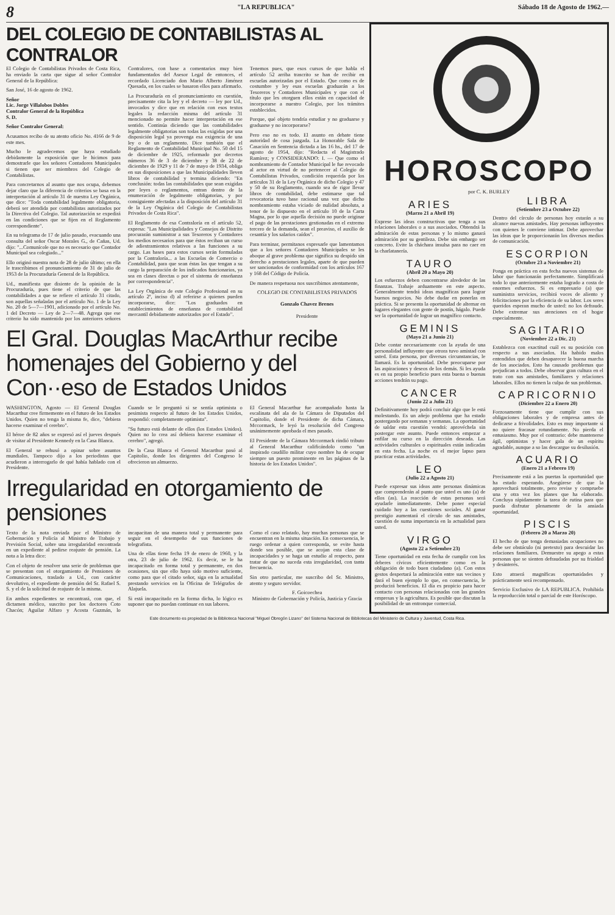8 "LA REPUBLICA" Sábado 18 de Agosto de 1962.—
DEL COLEGIO DE CONTABILISTAS AL CONTRALOR
El Colegio de Contabilistas Privados de Costa Rica, ha enviado la carta que sigue al señor Contralor General de la República:
San José, 16 de agosto de 1962.
Señor
Lic. Jorge Villalobos Dobles
Contralor General de la República
S. D.
Señor Contralor General:
Acusamos recibo de su atento oficio No. 4166 de 9 de este mes.
Mucho le agradecemos que haya estudiado debidamente la exposición que le hicimos para demostrarle que los señores Contadores Municipales si tienen que ser miembros del Colegio de Contabilistas.
Para concretarnos al asunto que nos ocupa, debemos dejar claro que la diferencia de criterios se basa en la interpretación al artículo 31 de nuestra Ley Orgánica, que dice: "Toda contabilidad legalmente obligatoria, deberá ser atendida por contabilistas autorizados por la Directiva del Colegio. Tal autorización se expedirá en las condiciones que se fijen en el Reglamento correspondiente".
En su telegrama de 17 de julio pasado, evacuando una consulta del señor Oscar Morales G., de Cañas, Ud. dijo: "...Comunícole que no es necesario que Contador Municipal sea colegiado..."
Ello originó nuestra nota de 28 de julio último; en ella le trascribimos el pronunciamiento de 31 de julio de 1953 de la Procuraduría General de la República.
Ud., manifiesta que disiente de la opinión de la Procuraduría, pues tiene el criterio de que las contabilidades a que se refiere el artículo 31 citado, son aquellas señaladas por el artículo No. 1 de la Ley No. 20 de 5—7—1901, adicionado por el artículo No. 1 del Decreto — Ley de 2—7—48. Agrega que ese criterio ha sido mantenido por los anteriores señores Contralores, con base a comentarios muy bien fundamentados del Asesor Legal de entonces, el recordado Licenciado don Mario Alberto Jiménez Quesada, en los cuales se basaron ellos para afirmarlo.
La Procuraduría en el pronunciamiento en cuestión, precisamente cita la ley y el decreto — ley por Ud., invocados y dice que en relación con esos textos legales la redacción misma del artículo 31 mencionado no permite hacer interpretación en ese sentido. Continúa diciendo que las contabilidades legalmente obligatorias son todas las exigidas por una disposición legal ya provenga esa exigencia de una ley o de un reglamento. Dice también que el Reglamento de Contabilidad Municipal No. 50 del 15 de diciembre de 1925, reformado por decretos números 36 de 3 de diciembre y 38 de 22 de diciembre de 1929 y 11 de 7 de mayo de 1934, obliga en sus disposiciones a que las Municipalidades lleven libros de contabilidad y termina diciendo: "En conclusión: todas las contabilidades que sean exigidas por leyes o reglamentos, entran dentro de la enumeración de legalmente obligatorias, y por consiguiente afectadas a la disposición del artículo 31 de la Ley Orgánica del Colegio de Contabilistas Privados de Costa Rica".
El Reglamento de esa Contraloría en el artículo 52, expresa: "Las Municipalidades y Consejos de Distrito procurarán suministrar a sus Tesoreros y Contadores los medios necesarios para que éstos reciban un curso de adiestramientos relativos a las funciones a su cargo. Las bases para estos cursos serán formuladas por la Contraloría... a las Escuelas de Comercio o Contabilidad, para que sean éstas las que tengan a su cargo la preparación de los indicados funcionarios, ya sea en clases directas o por el sistema de enseñanza por correspondencia".
La Ley Orgánica de este Colegio Profesional en su artículo 2º, inciso d) al referirse a quienes pueden incorporarse, dice: "Los graduados en establecimientos de enseñanza de contabilidad mercantil debidamente autorizados por el Estado".
Tenemos pues, que esos cursos de que habla el artículo 52 arriba trascrito se han de recibir en escuelas autorizadas por el Estado. Que como es de costumbre y ley esas escuelas graduarán a los Tesoreros y Contadores Municipales y que con el título que les otorguen ellos están en capacidad de incorporarse a nuestro Colegio, por los trámites establecidos.
Porque, qué objeto tendría estudiar y no graduarse y graduarse y no incorporarse?
Pero eso no es todo. El asunto en debate tiene autoridad de cosa juzgada. La Honorable Sala de Casación en Sentencia dictada a las 16 hs., del 17 de agosto de 1954, dijo: "Redacta el Magistrado Ramírez; y CONSIDERANDO: I. — Que como el nombramiento de Contador Municipal le fue revocado al actor en virtud de no pertenecer al Colegio de Contabilistas Privados, condición requerida por los artículos 31 de la Ley Orgánica de dicho Colegio y 47 y 50 de su Reglamento, cuando sea de rigor llevar libros de contabilidad, debe estimarse que tal revocatoria tuvo base racional una vez que dicho nombramiento estaba viciado de nulidad absoluta, a tenor de lo dispuesto en el artículo 10 de la Carta Magna, por lo que aquella decisión no puede originar el pago de las prestaciones gestionadas en el extremo tercero de la demanda, sean el preaviso, el auxilio de cesantía y los salarios caídos".
Para terminar, permitanos expresarle que lamentamos que a los señores Contadores Municipales se les aboque al grave problema que significa su despido sin derecho a prestaciones legales, aparte de que pueden ser sancionados de conformidad con los artículos 167 y 168 del Código de Policía.
De manera respetuosa nos suscribimos atentamente,
COLEGIO DE CONTABILISTAS PRIVADOS
Gonzalo Chavez Brenes
Presidente
El Gral. Douglas MacArthur recibe homenajes del Gobierno y del Con··eso de Estados Unidos
WASHINGTON, Agosto — El General Douglas Macarthur cree firmemente en el futuro de los Estados Unidos. Quien no tenga la misma fe, dice, "debiera hacerse examinar el cerebro".
El héroe de 82 años se expresó así el jueves después de visitar al Presidente Kennedy en la Casa Blanca.
El General se rehusó a opinar sobre asuntos mundiales. Tampoco dijo a los periodistas que acudieron a interrogarlo de qué había hablado con el Presidente.
Cuando se le preguntó si se sentía optimista o pesimista respecto al futuro de los Estados Unidos, respondió: completamente optimista".
"Su futuro está delante de ellos (los Estados Unidos). Quien no lo crea así debiera hacerse examinar el cerebro", agregó.
De la Casa Blanca el General Macarthur pasó al Capitolio, donde los dirigentes del Congreso le ofrecieron un almuerzo.
El General Macarthur fue acompañado hasta la escalinata del ala de la Cámara de Diputados del Capitolio, donde el Presidente de dicha Cámara, Mccormack, le leyó la resolución del Congreso unánimemente aprobada el mes pasado.
El Presidente de la Cámara Mccormack rindió tributo al General Macarthur calificándolo como "un inspirado caudillo militar cuyo nombre ha de ocupar siempre un puesto prominente en las páginas de la historia de los Estados Unidos".
Irregularidad en otorgamiento de pensiones
Texto de la nota enviada por el Ministro de Gobernación y Policía al Ministro de Trabajo y Previsión Social, sobre una irregularidad encontrada en un expediente al pedirse reajuste de pensión. La nota a la letra dice:
Con el objeto de resolver una serie de problemas que se presentan con el otorgamiento de Pensiones de Comunicaciones, traslado a Ud., con carácter devolutivo, el expediente de pensión del Sr. Rafael S. S. y el de la solicitud de reajuste de la misma.
En ambos expedientes se encontrará, con que, el dictamen médico, suscrito por los doctores Coto Chacón; Aguilar Alfaro y Acosta Guzmán, lo incapacitan de una manera total y permanente para seguir en el desempeño de sus funciones de telegrafista.
Una de ellas tiene fecha 19 de enero de 1960, y la otra, 23 de julio de 1962. Es decir, se le ha incapacitado en forma total y permanente, en dos ocasiones, sin que ello haya sido motivo suficiente, como para que el citado señor, siga en la actualidad prestando servicios en la Oficina de Telégrafos de Alajuela.
Si está incapacitado en la forma dicha, lo lógico es suponer que no puedan continuar en sus labores.
Como el caso relatado, hay muchas personas que se encuentran en la misma situación. En consecuencia, le ruego ordenar a quien corresponda, se evite hasta donde sea posible, que se acojan esta clase de incapacidades y se haga un estudio al respecto, para tratar de que no suceda esta irregularidad, con tanta frecuencia.
Sin otro particular, me suscribo del Sr. Ministro, atento y seguro servidor.
F. Goicoechea
Ministro de Gobernación y Policía, Justicia y Gracia
HOROSCOPO
por C. K. BURLEY
ARIES
(Marzo 21 a Abril 19)
Exprese las ideas constructivas que tenga a sus relaciones laborales o a sus asociados. Obtendrá la admiración de estas personas y lo mismo ganará admiración por su gentileza. Debe sin embargo ser concreto. Evite la cháchara insulsa para no caer en la charlatanería.
TAURO
(Abril 20 a Mayo 20)
Los esfuerzos deben concentrarse alrededor de las finanzas. Trabaje arduamente en este aspecto. Generalmente tendrá ideas magníficas para lograr buenos negocios. No debe dudar en ponerlas en práctica. Si se presenta la oportunidad de alternar en lugares elegantes con gente de postín, hágalo. Puede ser la oportunidad de lograr un magnífico contacto.
GEMINIS
(Mayo 21 a Junio 21)
Debe contar necesariamente con la ayuda de una personalidad influyente que otrora tuvo amistad con usted. Esta persona, por diversas circunstancias, le llamará. Es la oportunidad. Debe preocuparse por las aspiraciones y deseos de los demás. Si les ayuda es en su propio beneficio pues esta buena o buenas acciones tendrán su pago.
CANCER
(Junio 22 a Julio 21)
Definitivamente hoy podrá concluir algo que le está molestando. Es un añejo problema que ha estado postergando por semanas y semanas. La oportunidad de saldar esta cuestión vendrá: aprovéchela sin postergar este asunto. Puede entonces empezar a enfilar su curso en la dirección deseada. Las actividades culturales o espirituales están indicadas en esta fecha. La noche es el mejor lapso para practicar estas actividades.
LEO
(Julio 22 a Agosto 21)
Puede expresar sus ideas ante personas dinámicas que comprenderán al punto que usted es uno (a) de ellos (as). La reacción de estas personas será ayudarle inmediatamente. Debe poner especial cuidado hoy a las cuestiones sociales. Al ganar prestigio aumentará el círculo de sus amistades, cuestión de suma importancia en la actualidad para usted.
VIRGO
(Agosto 22 a Setiembre 23)
Tiene oportunidad en esta fecha de cumplir con los deberes cívicos eficientemente como es la obligación de todo buen ciudadano (a). Con estos gestos despertará la admiración entre sus vecinos y dará el buen ejemplo lo que, en consecuencia, le producirá beneficios. El día es propicio para hacer contacto con personas relacionadas con las grandes empresas y la agricultura. Es posible que discutan la posibilidad de un entronque comercial.
LIBRA
(Setiembre 23 a Octubre 22)
Dentro del círculo de personas hoy estarán a su alcance nuevas amistades. Hay personas influyentes con quienes le conviene intimar. Debe aprovechar las ideas que le proporcionarán los diversos medios de comunicación.
ESCORPION
(Octubre 23 a Noviembre 21)
Ponga en práctica en esta fecha nuevos sistemas de labor que funcionarán perfectamente. Simplificará todo lo que anteriormente estaba logrado a costa de enormes esfuerzos. Si es empresario (a) que suministra servicios, recibirá voces de aliento y felicitaciones por la eficiencia de su labor. Los seres queridos esperan mucho de usted: no los defraude. Debe extremar sus atenciones en el hogar especialmente.
SAGITARIO
(Noviembre 22 a Dic. 21)
Establezca con exactitud cuál es su posición con respecto a sus asociados. Ha habido malos entendidos que deben desaparecer la buena marcha de los asociados. Esto ha causado problemas que perjudican a todos. Debe observar gran cultura en el trato con sus amistades, familiares y relaciones laborales. Ellos no tienen la culpa de sus problemas.
CAPRICORNIO
(Diciembre 22 a Enero 20)
Forzosamente tiene que cumplir con sus obligaciones laborales y de empresa antes de dedicarse a frivolidades. Esto es muy importante si no quiere fracasar rotundamente. No pierda el entusiasmo. Muy por el contrario: debe mantenerse ágil, optimistas y hacer gala de un espíritu agradable, aunque a so las descargue su desilusión.
ACUARIO
(Enero 21 a Febrero 19)
Precisamente está a las puertas la oportunidad que ha estado esperando. Asegúrese de que la aprovechará totalmente, pero revise y compruebe una y otra vez los planes que ha elaborado. Concluya rápidamente la tarea de rutina para que pueda disfrutar plenamente de la ansiada oportunidad.
PISCIS
(Febrero 20 a Marzo 20)
El hecho de que tenga demasiadas ocupaciones no debe ser obstáculo (ni pretexto) para descuidar las relaciones familiares. Demuestre su apego a estas personas que se sienten defraudadas por su frialdad y desinterés.
Esto atraerá magníficas oportunidades y prácticamente será recompensado.
Servicio Exclusivo de LA REPUBLICA. Prohibida la reproducción total o parcial de este Horóscopo.
Este documento es propiedad de la Biblioteca Nacional "Miguel Obregón Lizano" del Sistema Nacional de Bibliotecas del Ministerio de Cultura y Juventud, Costa Rica.